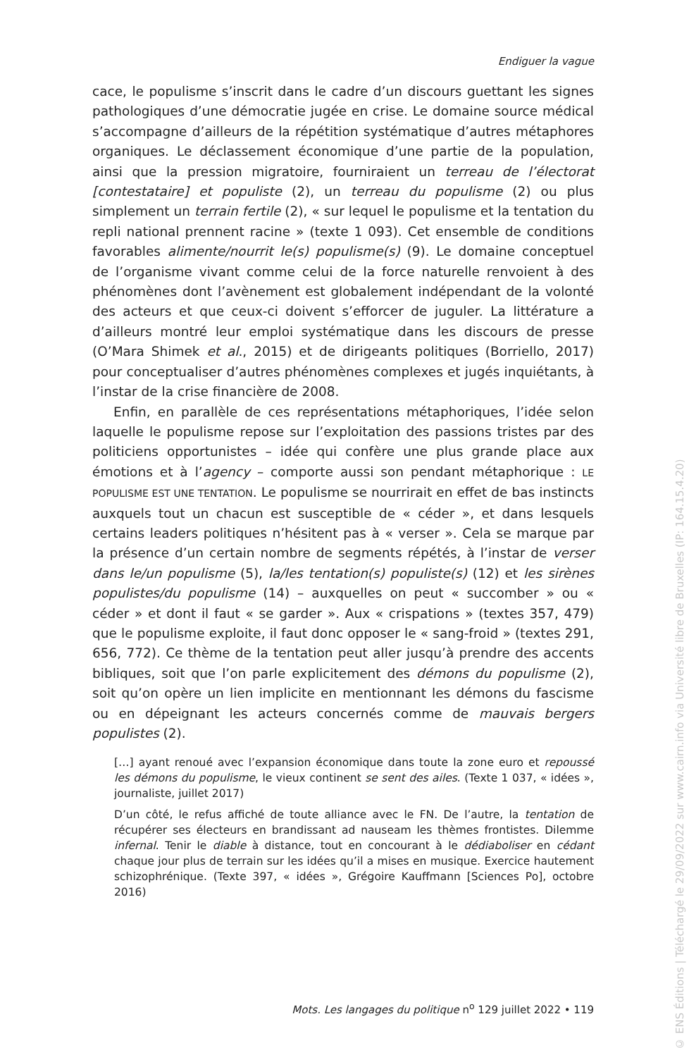Endiguer la vague
cace, le populisme s’inscrit dans le cadre d’un discours guettant les signes pathologiques d’une démocratie jugée en crise. Le domaine source médical s’accompagne d’ailleurs de la répétition systématique d’autres métaphores organiques. Le déclassement économique d’une partie de la population, ainsi que la pression migratoire, fourniraient un terreau de l’électorat [contestataire] et populiste (2), un terreau du populisme (2) ou plus simplement un terrain fertile (2), « sur lequel le populisme et la tentation du repli national prennent racine » (texte 1 093). Cet ensemble de conditions favorables alimente/nourrit le(s) populisme(s) (9). Le domaine conceptuel de l’organisme vivant comme celui de la force naturelle renvoient à des phénomènes dont l’avènement est globalement indépendant de la volonté des acteurs et que ceux-ci doivent s’efforcer de juguler. La littérature a d’ailleurs montré leur emploi systématique dans les discours de presse (O’Mara Shimek et al., 2015) et de dirigeants politiques (Borriello, 2017) pour conceptualiser d’autres phénomènes complexes et jugés inquiétants, à l’instar de la crise financière de 2008.
Enfin, en parallèle de ces représentations métaphoriques, l’idée selon laquelle le populisme repose sur l’exploitation des passions tristes par des politiciens opportunistes – idée qui confère une plus grande place aux émotions et à l’agency – comporte aussi son pendant métaphorique : LE POPULISME EST UNE TENTATION. Le populisme se nourrirait en effet de bas instincts auxquels tout un chacun est susceptible de « céder », et dans lesquels certains leaders politiques n’hésitent pas à « verser ». Cela se marque par la présence d’un certain nombre de segments répétés, à l’instar de verser dans le/un populisme (5), la/les tentation(s) populiste(s) (12) et les sirènes populistes/du populisme (14) – auxquelles on peut « succomber » ou « céder » et dont il faut « se garder ». Aux « crispations » (textes 357, 479) que le populisme exploite, il faut donc opposer le « sang-froid » (textes 291, 656, 772). Ce thème de la tentation peut aller jusqu’à prendre des accents bibliques, soit que l’on parle explicitement des démons du populisme (2), soit qu’on opère un lien implicite en mentionnant les démons du fascisme ou en dépeignant les acteurs concernés comme de mauvais bergers populistes (2).
[…] ayant renoué avec l’expansion économique dans toute la zone euro et repoussé les démons du populisme, le vieux continent se sent des ailes. (Texte 1 037, « idées », journaliste, juillet 2017)
D’un côté, le refus affiché de toute alliance avec le FN. De l’autre, la tentation de récupérer ses électeurs en brandissant ad nauseam les thèmes frontistes. Dilemme infernal. Tenir le diable à distance, tout en concourant à le dédiaboliser en cédant chaque jour plus de terrain sur les idées qu’il a mises en musique. Exercice hautement schizophrénique. (Texte 397, « idées », Grégoire Kauffmann [Sciences Po], octobre 2016)
Mots. Les langages du politique n<sup>o</sup> 129 juillet 2022 • 119
© ENS Éditions | Téléchargé le 29/09/2022 sur www.cairn.info via Université libre de Bruxelles (IP: 164.15.4.20)